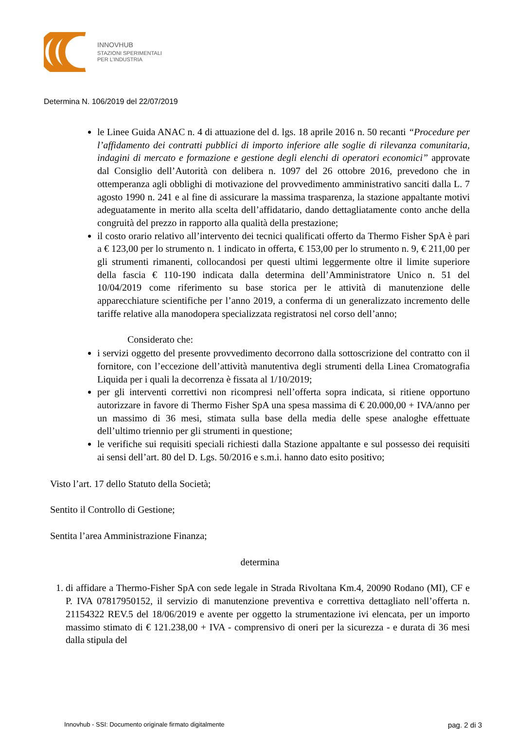INNOVHUB
STAZIONI SPERIMENTALI
PER L’INDUSTRIA
Determina N. 106/2019 del 22/07/2019
le Linee Guida ANAC n. 4 di attuazione del d. lgs. 18 aprile 2016 n. 50 recanti “Procedure per l’affidamento dei contratti pubblici di importo inferiore alle soglie di rilevanza comunitaria, indagini di mercato e formazione e gestione degli elenchi di operatori economici” approvate dal Consiglio dell’Autorità con delibera n. 1097 del 26 ottobre 2016, prevedono che in ottemperanza agli obblighi di motivazione del provvedimento amministrativo sanciti dalla L. 7 agosto 1990 n. 241 e al fine di assicurare la massima trasparenza, la stazione appaltante motivi adeguatamente in merito alla scelta dell’affidatario, dando dettagliatamente conto anche della congruità del prezzo in rapporto alla qualità della prestazione;
il costo orario relativo all’intervento dei tecnici qualificati offerto da Thermo Fisher SpA è pari a € 123,00 per lo strumento n. 1 indicato in offerta, € 153,00 per lo strumento n. 9, € 211,00 per gli strumenti rimanenti, collocandosi per questi ultimi leggermente oltre il limite superiore della fascia € 110-190 indicata dalla determina dell’Amministratore Unico n. 51 del 10/04/2019 come riferimento su base storica per le attività di manutenzione delle apparecchiature scientifiche per l’anno 2019, a conferma di un generalizzato incremento delle tariffe relative alla manodopera specializzata registratosi nel corso dell’anno;
Considerato che:
i servizi oggetto del presente provvedimento decorrono dalla sottoscrizione del contratto con il fornitore, con l’eccezione dell’attività manutentiva degli strumenti della Linea Cromatografia Liquida per i quali la decorrenza è fissata al 1/10/2019;
per gli interventi correttivi non ricompresi nell’offerta sopra indicata, si ritiene opportuno autorizzare in favore di Thermo Fisher SpA una spesa massima di € 20.000,00 + IVA/anno per un massimo di 36 mesi, stimata sulla base della media delle spese analoghe effettuate dell’ultimo triennio per gli strumenti in questione;
le verifiche sui requisiti speciali richiesti dalla Stazione appaltante e sul possesso dei requisiti ai sensi dell’art. 80 del D. Lgs. 50/2016 e s.m.i. hanno dato esito positivo;
Visto l’art. 17 dello Statuto della Società;
Sentito il Controllo di Gestione;
Sentita l’area Amministrazione Finanza;
determina
1. di affidare a Thermo-Fisher SpA con sede legale in Strada Rivoltana Km.4, 20090 Rodano (MI), CF e P. IVA 07817950152, il servizio di manutenzione preventiva e correttiva dettagliato nell’offerta n. 21154322 REV.5 del 18/06/2019 e avente per oggetto la strumentazione ivi elencata, per un importo massimo stimato di € 121.238,00 + IVA - comprensivo di oneri per la sicurezza - e durata di 36 mesi dalla stipula del
Innovhub - SSI: Documento originale firmato digitalmente pag. 2 di 3